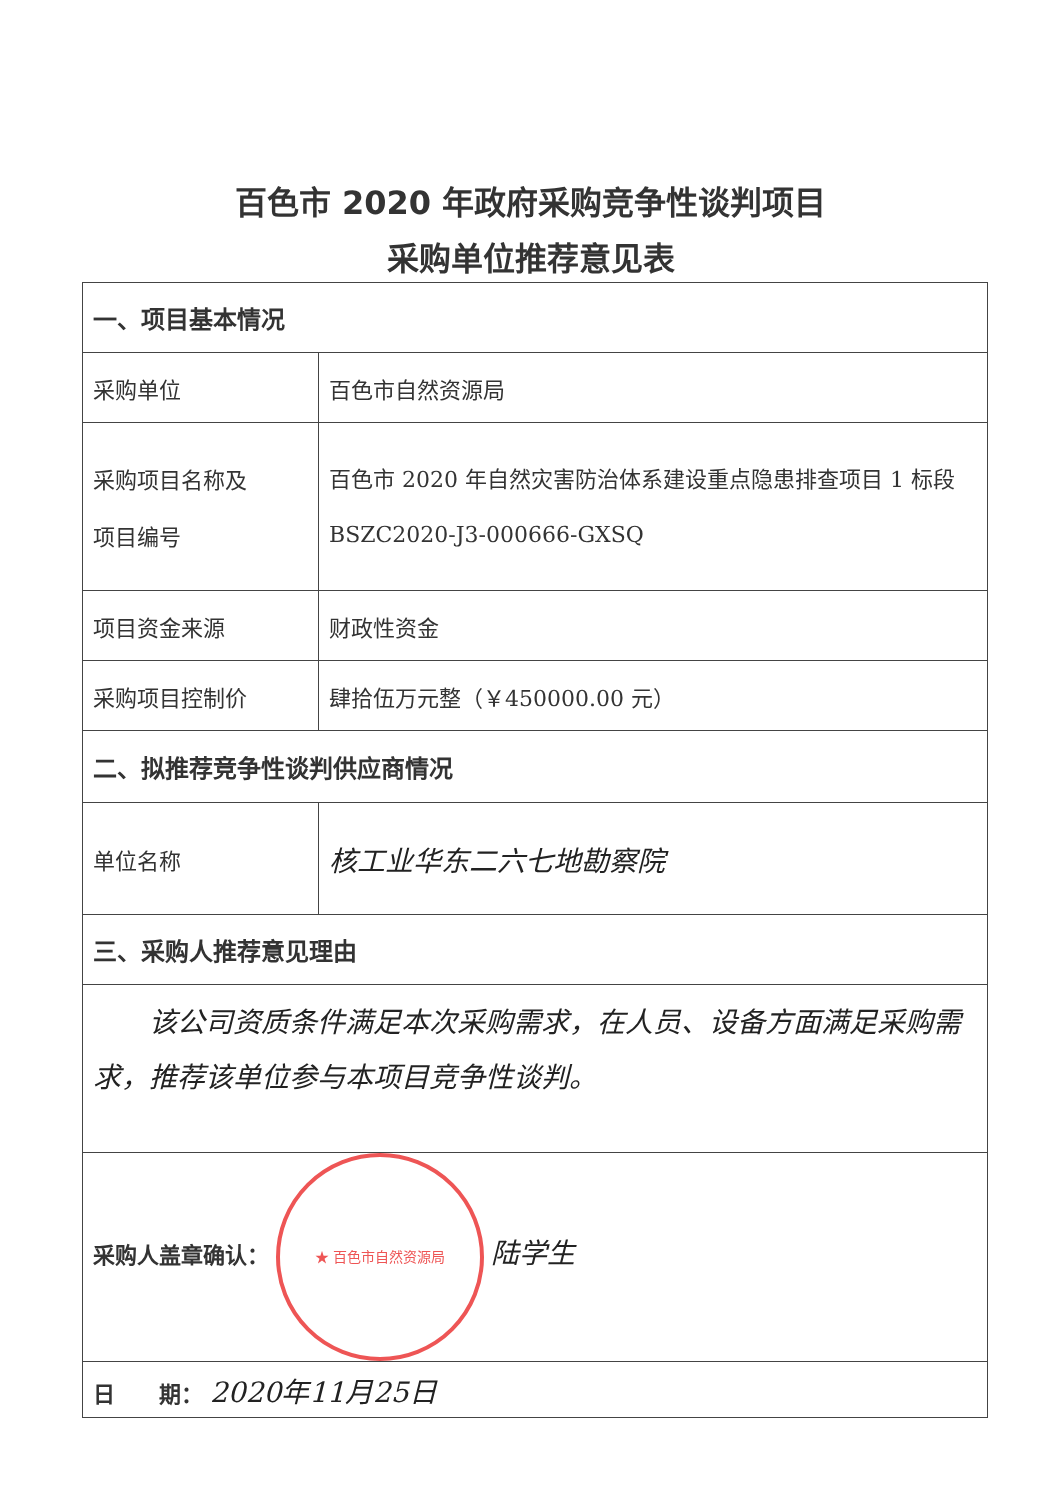百色市 2020 年政府采购竞争性谈判项目
采购单位推荐意见表
| 一、项目基本情况 | |
| 采购单位 | 百色市自然资源局 |
| 采购项目名称及 项目编号 | 百色市 2020 年自然灾害防治体系建设重点隐患排查项目 1 标段 BSZC2020-J3-000666-GXSQ |
| 项目资金来源 | 财政性资金 |
| 采购项目控制价 | 肆拾伍万元整（￥450000.00 元） |
| 二、拟推荐竞争性谈判供应商情况 | |
| 单位名称 | 核工业华东二六七地勘察院 |
| 三、采购人推荐意见理由 | |
| 该公司资质条件满足本次采购需求，在人员、设备方面满足采购需求，推荐该单位参与本项目竞争性谈判。 | |
| 采购人盖章确认： ★ 百色市自然资源局 陆学生 | |
| 日 期： 2020年11月25日 | |